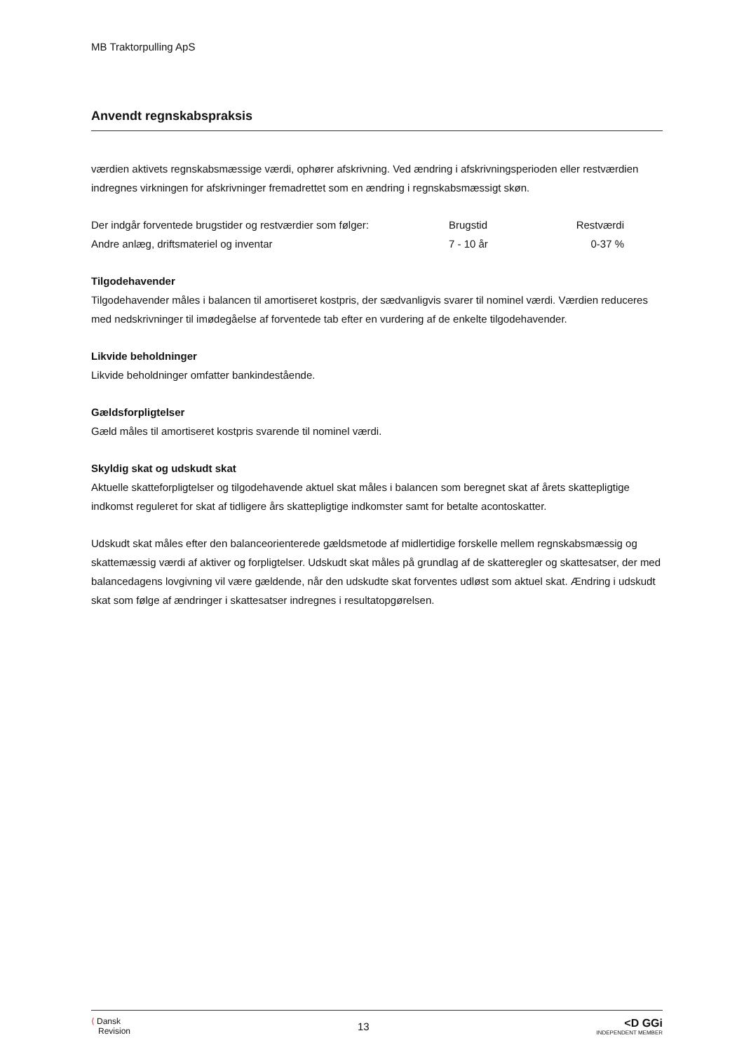MB Traktorpulling ApS
Anvendt regnskabspraksis
værdien aktivets regnskabsmæssige værdi, ophører afskrivning. Ved ændring i afskrivningsperioden eller rest­værdien indregnes virkningen for afskrivninger fremadrettet som en ændring i regnskabsmæssigt skøn.
| Der indgår forventede brugstider og restværdier som følger: | Brugstid | Restværdi |
| Andre anlæg, driftsmateriel og inventar | 7 - 10 år | 0-37 % |
Tilgodehavender
Tilgodehavender måles i balancen til amortiseret kostpris, der sædvanligvis svarer til nominel værdi. Værdien reduceres med nedskrivninger til imødegåelse af forventede tab efter en vurdering af de enkelte tilgodehaven­der.
Likvide beholdninger
Likvide beholdninger omfatter bankindestående.
Gældsforpligtelser
Gæld måles til amortiseret kostpris svarende til nominel værdi.
Skyldig skat og udskudt skat
Aktuelle skatteforpligtelser og tilgodehavende aktuel skat måles i balancen som beregnet skat af årets skatte­pligtige indkomst reguleret for skat af tidligere års skattepligtige indkomster samt for betalte acontoskatter.
Udskudt skat måles efter den balanceorienterede gældsmetode af midlertidige forskelle mellem regnskabsmæs­sig og skattemæssig værdi af aktiver og forpligtelser. Udskudt skat måles på grundlag af de skatteregler og skat­tesatser, der med balancedagens lovgivning vil være gældende, når den udskudte skat forventes udløst som ak­tuel skat. Ændring i udskudt skat som følge af ændringer i skattesatser indregnes i resultatopgørelsen.
⟨ Dansk
Revision
13
<D GGi
INDEPENDENT MEMBER